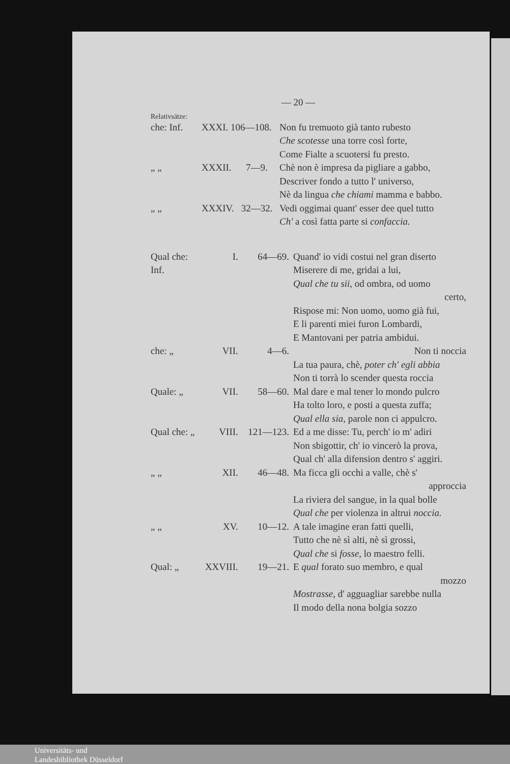— 20 —
Relativsätze:
che: Inf. XXXI. 106—108.
Non fu tremuoto già tanto rubesto
Che scotesse una torre così forte,
Come Fialte a scuotersi fu presto.
„ „ XXXII. 7—9. Chè non è impresa da pigliare a gabbo,
Descriver fondo a tutto l' universo,
Nè da lingua che chiami mamma e babbo.
„ „ XXXIV. 32—32. Vedi oggimai quant' esser dee quel tutto
Ch' a così fatta parte si confaccia.
Qual che: Inf. I. 64—69. Quand' io vidi costui nel gran diserto
Miserere di me, gridai a lui,
Qual che tu sii, od ombra, od uomo
certo,
Rispose mi: Non uomo, uomo già fui,
E li parenti miei furon Lombardi,
E Mantovani per patria ambidui.
che: „ VII. 4—6. Non ti noccia
La tua paura, chè, poter ch' egli abbia
Non ti torrà lo scender questa roccia
Quale: „ VII. 58—60. Mal dare e mal tener lo mondo pulcro
Ha tolto loro, e posti a questa zuffa;
Qual ella sia, parole non ci appulcro.
Qual che: „ VIII. 121—123.
Ed a me disse: Tu, perch' io m' adiri
Non sbigottir, ch' io vincerò la prova,
Qual ch' alla difension dentro s' aggiri.
„ „ XII. 46—48. Ma ficca gli occhi a valle, chè s'
approccia
La riviera del sangue, in la qual bolle
Qual che per violenza in altrui noccia.
„ „ XV. 10—12. A tale imagine eran fatti quelli,
Tutto che nè sì alti, nè sì grossi,
Qual che si fosse, lo maestro felli.
Qual: „ XXVIII. 19—21. E qual forato suo membro, e qual
mozzo
Mostrasse, d' agguagliar sarebbe nulla
Il modo della nona bolgia sozzo
Universitäts- und
Landesbibliothek Düsseldorf